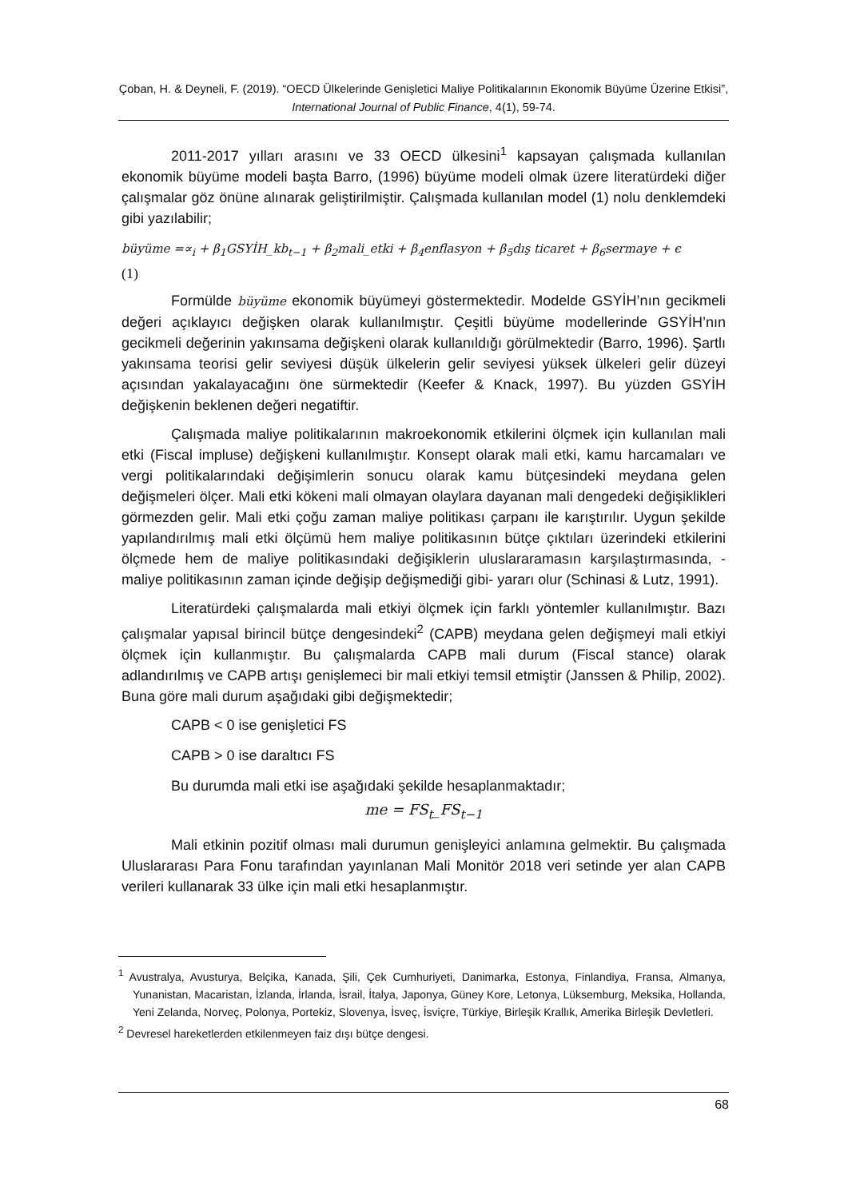Çoban, H. & Deyneli, F. (2019). “OECD Ülkelerinde Genişletici Maliye Politikalarının Ekonomik Büyüme Üzerine Etkisi”, International Journal of Public Finance, 4(1), 59-74.
2011-2017 yılları arasını ve 33 OECD ülkesini<sup>1</sup> kapsayan çalışmada kullanılan ekonomik büyüme modeli başta Barro, (1996) büyüme modeli olmak üzere literatürdeki diğer çalışmalar göz önüne alınarak geliştirilmiştir. Çalışmada kullanılan model (1) nolu denklemdeki gibi yazılabilir;
büyüme =∝<sub>i</sub> + β<sub>1</sub>GSYİH_kb<sub>t−1</sub> + β<sub>2</sub>mali_etki + β<sub>4</sub>enflasyon + β<sub>5</sub>dış ticaret + β<sub>6</sub>sermaye + ϵ
(1)
Formülde büyüme ekonomik büyümeyi göstermektedir. Modelde GSYİH’nın gecikmeli değeri açıklayıcı değişken olarak kullanılmıştır. Çeşitli büyüme modellerinde GSYİH’nın gecikmeli değerinin yakınsama değişkeni olarak kullanıldığı görülmektedir (Barro, 1996). Şartlı yakınsama teorisi gelir seviyesi düşük ülkelerin gelir seviyesi yüksek ülkeleri gelir düzeyi açısından yakalayacağını öne sürmektedir (Keefer & Knack, 1997). Bu yüzden GSYİH değişkenin beklenen değeri negatiftir.
Çalışmada maliye politikalarının makroekonomik etkilerini ölçmek için kullanılan mali etki (Fiscal impluse) değişkeni kullanılmıştır. Konsept olarak mali etki, kamu harcamaları ve vergi politikalarındaki değişimlerin sonucu olarak kamu bütçesindeki meydana gelen değişmeleri ölçer. Mali etki kökeni mali olmayan olaylara dayanan mali dengedeki değişiklikleri görmezden gelir. Mali etki çoğu zaman maliye politikası çarpanı ile karıştırılır. Uygun şekilde yapılandırılmış mali etki ölçümü hem maliye politikasının bütçe çıktıları üzerindeki etkilerini ölçmede hem de maliye politikasındaki değişiklerin uluslararamasın karşılaştırmasında, -maliye politikasının zaman içinde değişip değişmediği gibi- yararı olur (Schinasi & Lutz, 1991).
Literatürdeki çalışmalarda mali etkiyi ölçmek için farklı yöntemler kullanılmıştır. Bazı çalışmalar yapısal birincil bütçe dengesindeki<sup>2</sup> (CAPB) meydana gelen değişmeyi mali etkiyi ölçmek için kullanmıştır. Bu çalışmalarda CAPB mali durum (Fiscal stance) olarak adlandırılmış ve CAPB artışı genişlemeci bir mali etkiyi temsil etmiştir (Janssen & Philip, 2002). Buna göre mali durum aşağıdaki gibi değişmektedir;
CAPB < 0 ise genişletici FS
CAPB > 0 ise daraltıcı FS
Bu durumda mali etki ise aşağıdaki şekilde hesaplanmaktadır;
me = FS<sub>t</sub>_FS<sub>t−1</sub>
Mali etkinin pozitif olması mali durumun genişleyici anlamına gelmektir. Bu çalışmada Uluslararası Para Fonu tarafından yayınlanan Mali Monitör 2018 veri setinde yer alan CAPB verileri kullanarak 33 ülke için mali etki hesaplanmıştır.
<sup>1</sup> Avustralya, Avusturya, Belçika, Kanada, Şili, Çek Cumhuriyeti, Danimarka, Estonya, Finlandiya, Fransa, Almanya, Yunanistan, Macaristan, İzlanda, İrlanda, İsrail, İtalya, Japonya, Güney Kore, Letonya, Lüksemburg, Meksika, Hollanda, Yeni Zelanda, Norveç, Polonya, Portekiz, Slovenya, İsveç, İsviçre, Türkiye, Birleşik Krallık, Amerika Birleşik Devletleri.
<sup>2</sup> Devresel hareketlerden etkilenmeyen faiz dışı bütçe dengesi.
68